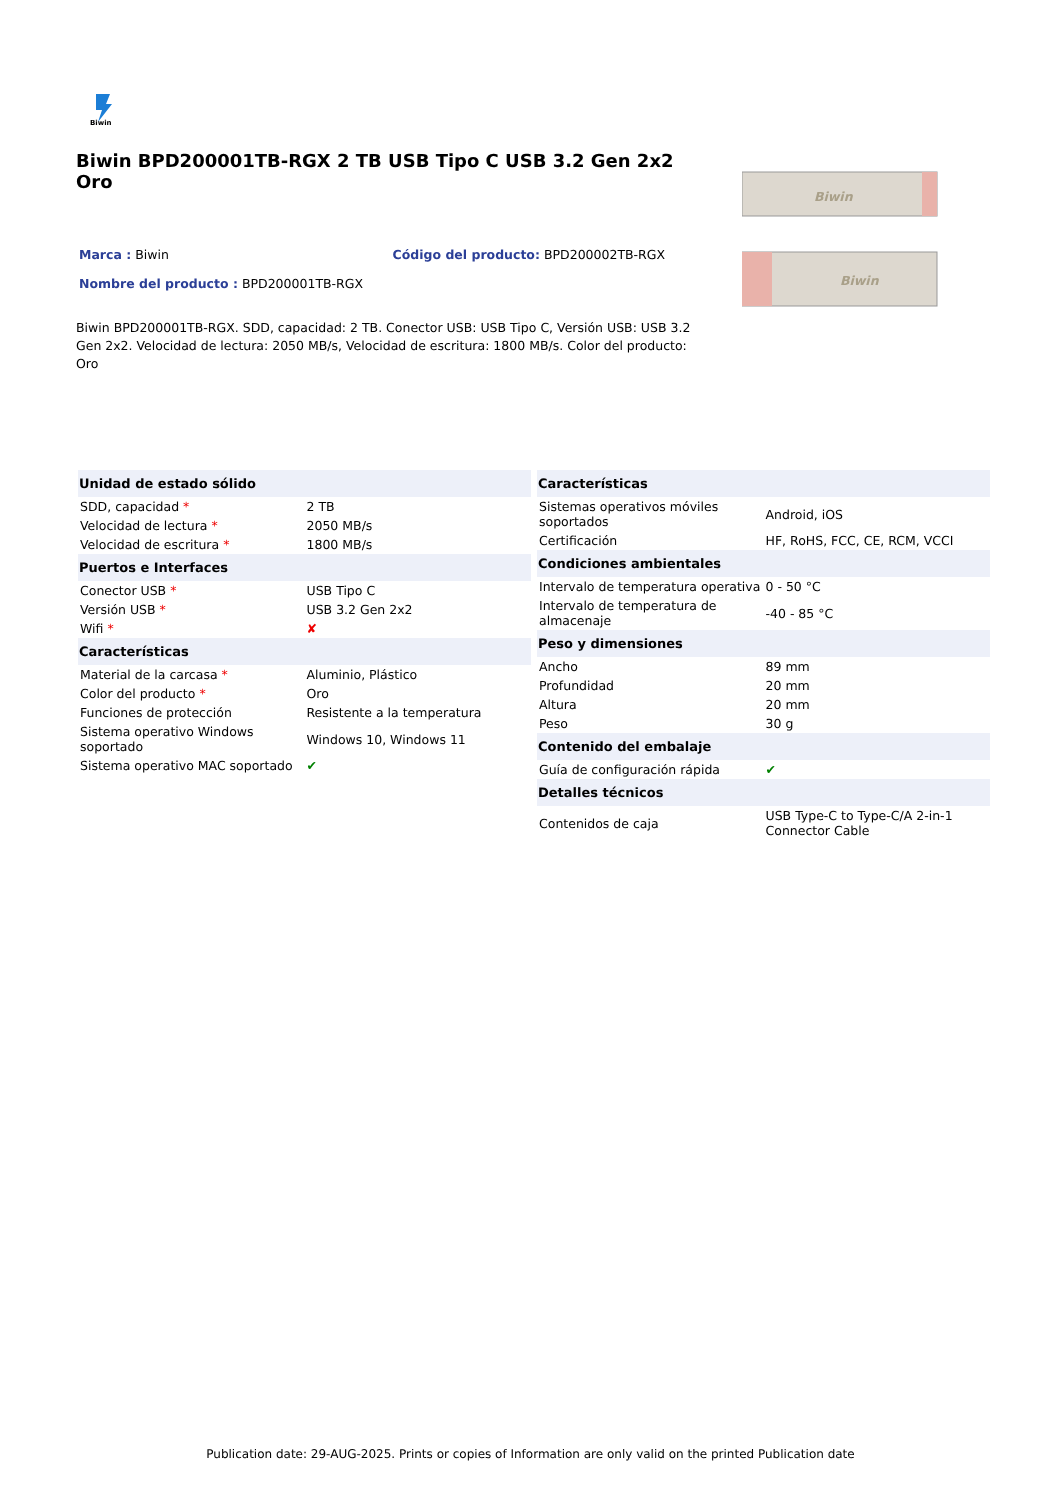Biwin
Biwin BPD200001TB-RGX 2 TB USB Tipo C USB 3.2 Gen 2x2 Oro
Marca : Biwin Código del producto: BPD200002TB-RGX
Nombre del producto : BPD200001TB-RGX
Biwin BPD200001TB-RGX. SDD, capacidad: 2 TB. Conector USB: USB Tipo C, Versión USB: USB 3.2 Gen 2x2. Velocidad de lectura: 2050 MB/s, Velocidad de escritura: 1800 MB/s. Color del producto: Oro
Biwin
Biwin
| Unidad de estado sólido | |
| --- | --- |
| SDD, capacidad * | 2 TB |
| Velocidad de lectura * | 2050 MB/s |
| Velocidad de escritura * | 1800 MB/s |
| Puertos e Interfaces | |
| Conector USB * | USB Tipo C |
| Versión USB * | USB 3.2 Gen 2x2 |
| Wifi * | ✘ |
| Características | |
| Material de la carcasa * | Aluminio, Plástico |
| Color del producto * | Oro |
| Funciones de protección | Resistente a la temperatura |
| Sistema operativo Windows soportado | Windows 10, Windows 11 |
| Sistema operativo MAC soportado | ✔ |
| Características | |
| --- | --- |
| Sistemas operativos móviles soportados | Android, iOS |
| Certificación | HF, RoHS, FCC, CE, RCM, VCCI |
| Condiciones ambientales | |
| Intervalo de temperatura operativa | 0 - 50 °C |
| Intervalo de temperatura de almacenaje | -40 - 85 °C |
| Peso y dimensiones | |
| Ancho | 89 mm |
| Profundidad | 20 mm |
| Altura | 20 mm |
| Peso | 30 g |
| Contenido del embalaje | |
| Guía de configuración rápida | ✔ |
| Detalles técnicos | |
| Contenidos de caja | USB Type-C to Type-C/A 2-in-1 Connector Cable |
Publication date: 29-AUG-2025. Prints or copies of Information are only valid on the printed Publication date